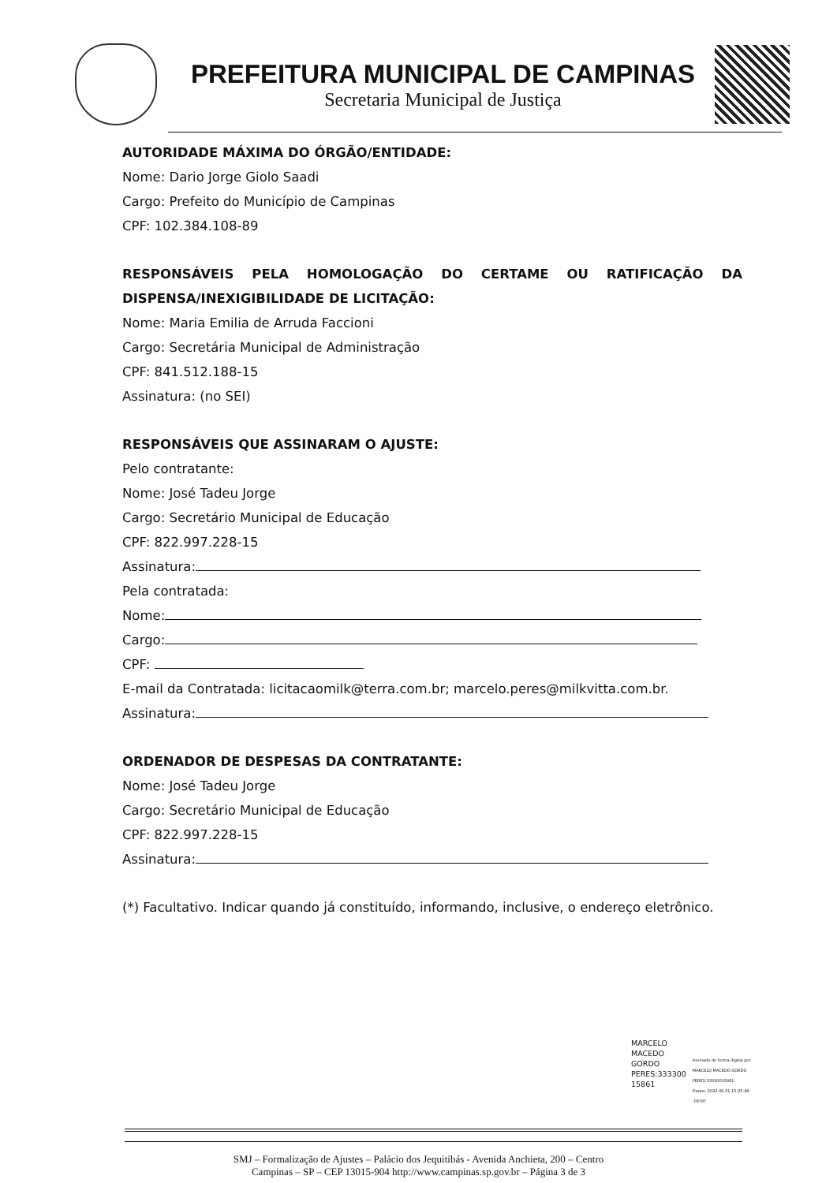PREFEITURA MUNICIPAL DE CAMPINAS
Secretaria Municipal de Justiça
AUTORIDADE MÁXIMA DO ÓRGÃO/ENTIDADE:
Nome: Dario Jorge Giolo Saadi
Cargo: Prefeito do Município de Campinas
CPF: 102.384.108-89
RESPONSÁVEIS PELA HOMOLOGAÇÃO DO CERTAME OU RATIFICAÇÃO DA
DISPENSA/INEXIGIBILIDADE DE LICITAÇÃO:
Nome: Maria Emilia de Arruda Faccioni
Cargo: Secretária Municipal de Administração
CPF: 841.512.188-15
Assinatura: (no SEI)
RESPONSÁVEIS QUE ASSINARAM O AJUSTE:
Pelo contratante:
Nome: José Tadeu Jorge
Cargo: Secretário Municipal de Educação
CPF: 822.997.228-15
Assinatura:
Pela contratada:
Nome:
Cargo:
CPF:
E-mail da Contratada: licitacaomilk@terra.com.br; marcelo.peres@milkvitta.com.br.
Assinatura:
ORDENADOR DE DESPESAS DA CONTRATANTE:
Nome: José Tadeu Jorge
Cargo: Secretário Municipal de Educação
CPF: 822.997.228-15
Assinatura:
(*) Facultativo. Indicar quando já constituído, informando, inclusive, o endereço eletrônico.
MARCELO
MACEDO
GORDO
PERES:333300
15861
Assinado de forma digital por
MARCELO MACEDO GORDO
PERES:33330015861
Dados: 2022.06.01 15:25:49
-03'00'
SMJ – Formalização de Ajustes – Palácio dos Jequitibás - Avenida Anchieta, 200 – Centro
Campinas – SP – CEP 13015-904 http://www.campinas.sp.gov.br – Página 3 de 3